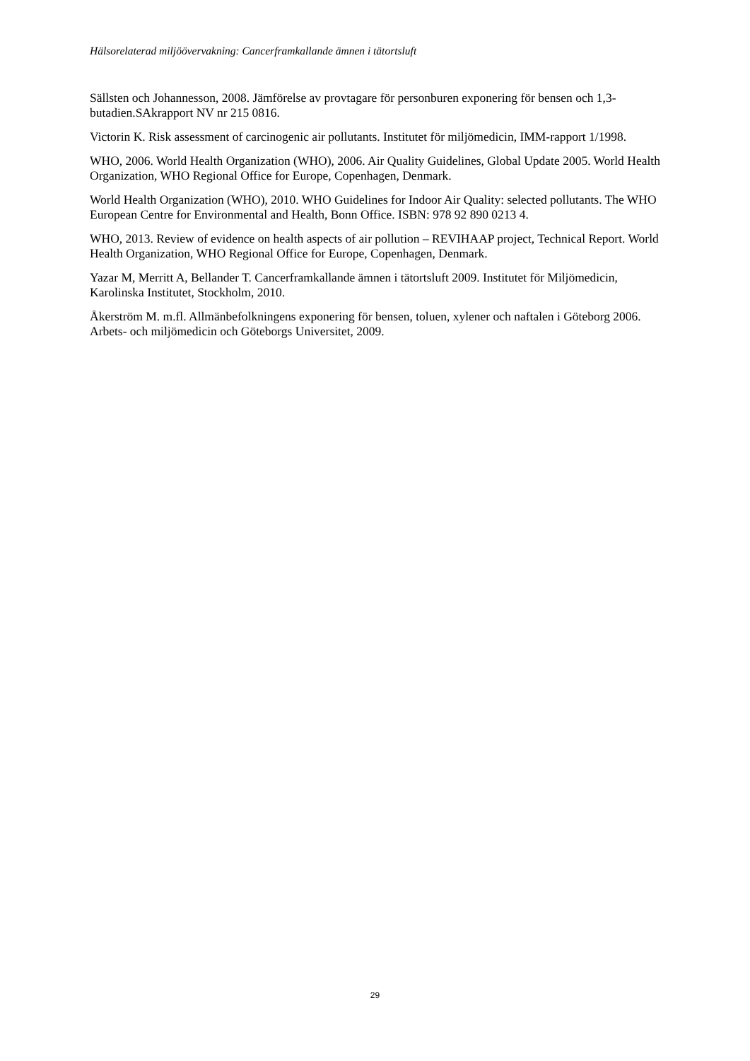Hälsorelaterad miljöövervakning: Cancerframkallande ämnen i tätortsluft
Sällsten och Johannesson, 2008. Jämförelse av provtagare för personburen exponering för bensen och 1,3-butadien.SAkrapport NV nr 215 0816.
Victorin K. Risk assessment of carcinogenic air pollutants. Institutet för miljömedicin, IMM-rapport 1/1998.
WHO, 2006. World Health Organization (WHO), 2006. Air Quality Guidelines, Global Update 2005. World Health Organization, WHO Regional Office for Europe, Copenhagen, Denmark.
World Health Organization (WHO), 2010. WHO Guidelines for Indoor Air Quality: selected pollutants. The WHO European Centre for Environmental and Health, Bonn Office. ISBN: 978 92 890 0213 4.
WHO, 2013. Review of evidence on health aspects of air pollution – REVIHAAP project, Technical Report. World Health Organization, WHO Regional Office for Europe, Copenhagen, Denmark.
Yazar M, Merritt A, Bellander T. Cancerframkallande ämnen i tätortsluft 2009. Institutet för Miljömedicin, Karolinska Institutet, Stockholm, 2010.
Åkerström M. m.fl. Allmänbefolkningens exponering för bensen, toluen, xylener och naftalen i Göteborg 2006. Arbets- och miljömedicin och Göteborgs Universitet, 2009.
29